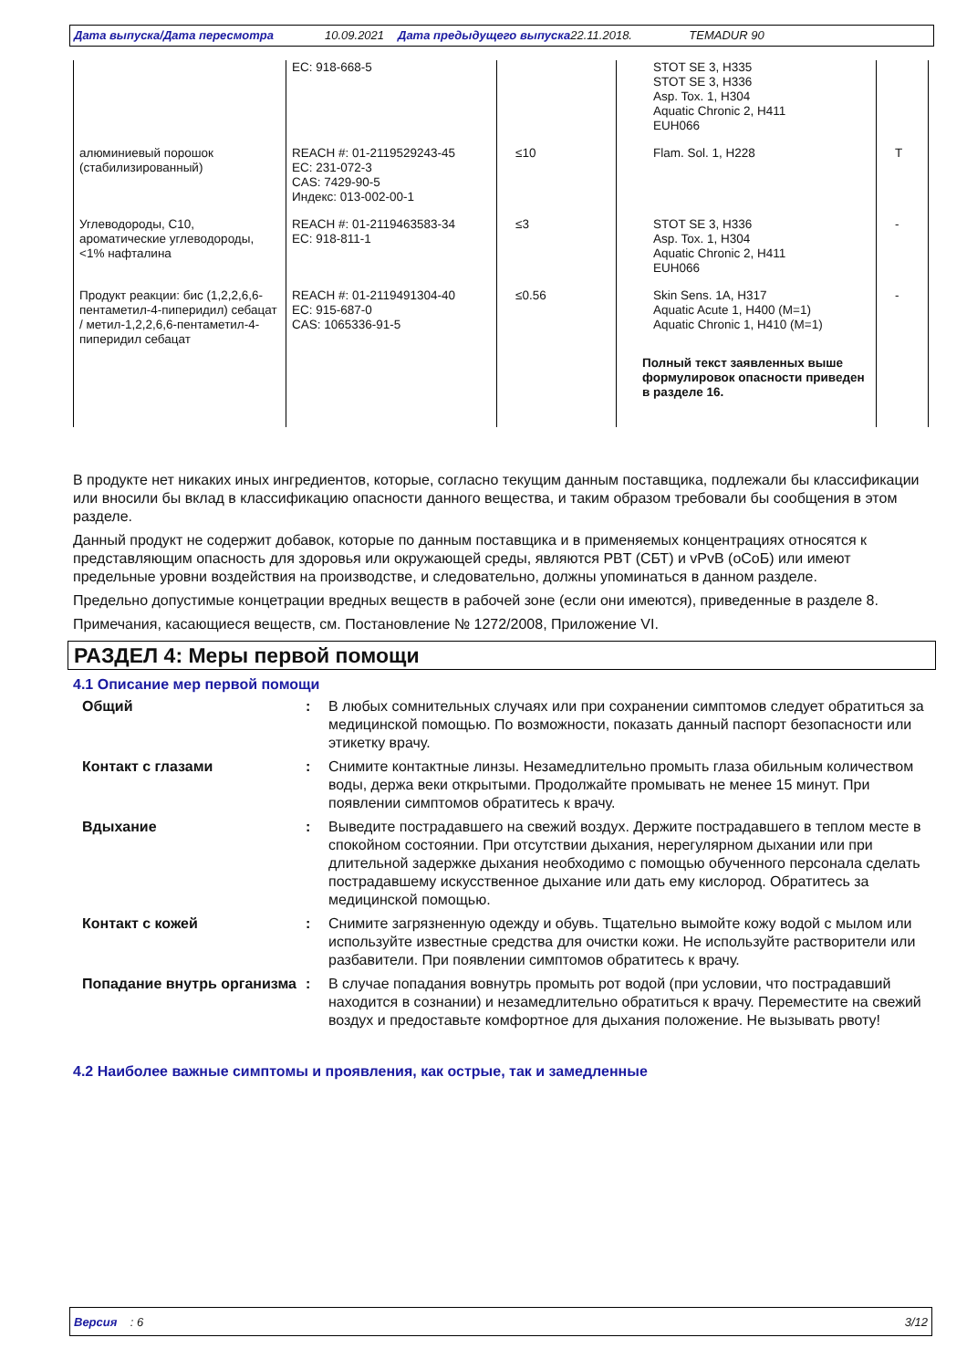Дата выпуска/Дата пересмотра 10.09.2021 Дата предыдущего выпуска 22.11.2018. TEMADUR 90
| | EC: 918-668-5 | | STOT SE 3, H335 STOT SE 3, H336 Asp. Tox. 1, H304 Aquatic Chronic 2, H411 EUH066 | |
| алюминиевый порошок (стабилизированный) | REACH #: 01-2119529243-45 EC: 231-072-3 CAS: 7429-90-5 Индекс: 013-002-00-1 | ≤10 | Flam. Sol. 1, H228 | T |
| Углеводороды, C10, ароматические углеводороды, <1% нафталина | REACH #: 01-2119463583-34 EC: 918-811-1 | ≤3 | STOT SE 3, H336 Asp. Tox. 1, H304 Aquatic Chronic 2, H411 EUH066 | - |
| Продукт реакции: бис (1,2,2,6,6-пентаметил-4-пиперидил) себацат / метил-1,2,2,6,6-пентаметил-4-пиперидил себацат | REACH #: 01-2119491304-40 EC: 915-687-0 CAS: 1065336-91-5 | ≤0.56 | Skin Sens. 1A, H317 Aquatic Acute 1, H400 (M=1) Aquatic Chronic 1, H410 (M=1) Полный текст заявленных выше формулировок опасности приведен в разделе 16. | - |
В продукте нет никаких иных ингредиентов, которые, согласно текущим данным поставщика, подлежали бы классификации или вносили бы вклад в классификацию опасности данного вещества, и таким образом требовали бы сообщения в этом разделе.
Данный продукт не содержит добавок, которые по данным поставщика и в применяемых концентрациях относятся к представляющим опасность для здоровья или окружающей среды, являются PBT (СБТ) и vPvB (оСоБ) или имеют предельные уровни воздействия на производстве, и следовательно, должны упоминаться в данном разделе.
Предельно допустимые концетрации вредных веществ в рабочей зоне (если они имеются), приведенные в разделе 8.
Примечания, касающиеся веществ, см. Постановление № 1272/2008, Приложение VI.
РАЗДЕЛ 4: Меры первой помощи
4.1 Описание мер первой помощи
| Общий | : | В любых сомнительных случаях или при сохранении симптомов следует обратиться за медицинской помощью. По возможности, показать данный паспорт безопасности или этикетку врачу. |
| Контакт с глазами | : | Снимите контактные линзы. Незамедлительно промыть глаза обильным количеством воды, держа веки открытыми. Продолжайте промывать не менее 15 минут. При появлении симптомов обратитесь к врачу. |
| Вдыхание | : | Выведите пострадавшего на свежий воздух. Держите пострадавшего в теплом месте в спокойном состоянии. При отсутствии дыхания, нерегулярном дыхании или при длительной задержке дыхания необходимо с помощью обученного персонала сделать пострадавшему искусственное дыхание или дать ему кислород. Обратитесь за медицинской помощью. |
| Контакт с кожей | : | Снимите загрязненную одежду и обувь. Тщательно вымойте кожу водой с мылом или используйте известные средства для очистки кожи. Не используйте растворители или разбавители. При появлении симптомов обратитесь к врачу. |
| Попадание внутрь организма | : | В случае попадания вовнутрь промыть рот водой (при условии, что пострадавший находится в сознании) и незамедлительно обратиться к врачу. Переместите на свежий воздух и предоставьте комфортное для дыхания положение. Не вызывать рвоту! |
4.2 Наиболее важные симптомы и проявления, как острые, так и замедленные
Версия : 6 3/12